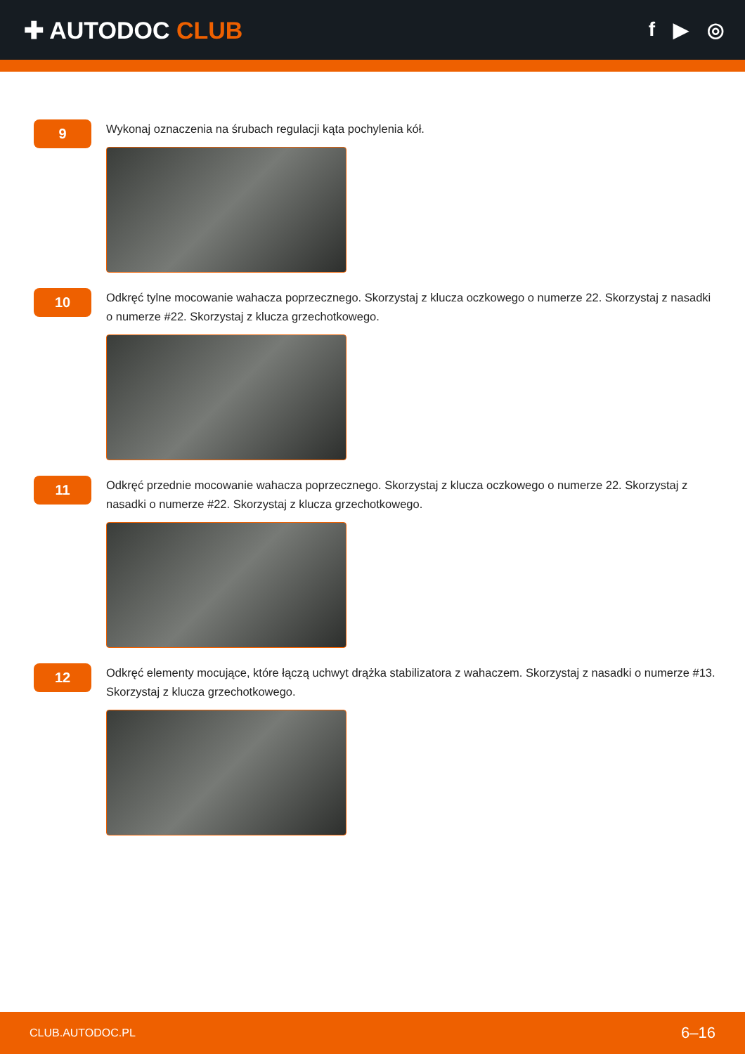✚ AUTODOC CLUB
f ▶ ◎
9
Wykonaj oznaczenia na śrubach regulacji kąta pochylenia kół.
10
Odkręć tylne mocowanie wahacza poprzecznego. Skorzystaj z klucza oczkowego o numerze 22. Skorzystaj z nasadki o numerze #22. Skorzystaj z klucza grzechotkowego.
11
Odkręć przednie mocowanie wahacza poprzecznego. Skorzystaj z klucza oczkowego o numerze 22. Skorzystaj z nasadki o numerze #22. Skorzystaj z klucza grzechotkowego.
12
Odkręć elementy mocujące, które łączą uchwyt drążka stabilizatora z wahaczem. Skorzystaj z nasadki o numerze #13. Skorzystaj z klucza grzechotkowego.
CLUB.AUTODOC.PL 6–16